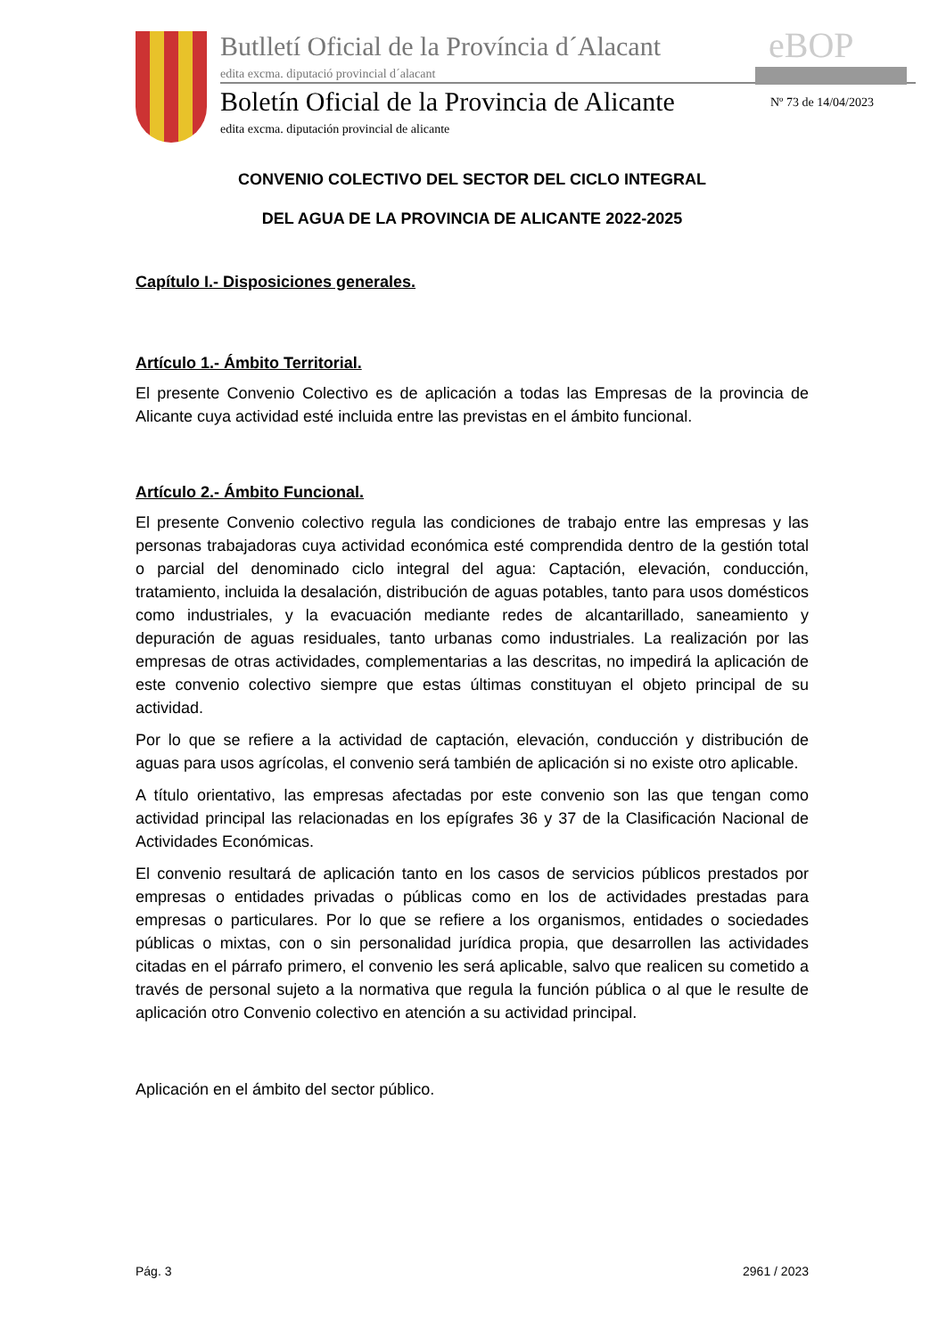Butlletí Oficial de la Província d´Alacant
edita excma. diputació provincial d´alacant
eBOP
Boletín Oficial de la Provincia de Alicante
Nº 73 de 14/04/2023
edita excma. diputación provincial de alicante
CONVENIO COLECTIVO DEL SECTOR DEL CICLO INTEGRAL
DEL AGUA DE LA PROVINCIA DE ALICANTE 2022-2025
Capítulo I.- Disposiciones generales.
Artículo 1.- Ámbito Territorial.
El presente Convenio Colectivo es de aplicación a todas las Empresas de la provincia de Alicante cuya actividad esté incluida entre las previstas en el ámbito funcional.
Artículo 2.- Ámbito Funcional.
El presente Convenio colectivo regula las condiciones de trabajo entre las empresas y las personas trabajadoras cuya actividad económica esté comprendida dentro de la gestión total o parcial del denominado ciclo integral del agua: Captación, elevación, conducción, tratamiento, incluida la desalación, distribución de aguas potables, tanto para usos domésticos como industriales, y la evacuación mediante redes de alcantarillado, saneamiento y depuración de aguas residuales, tanto urbanas como industriales. La realización por las empresas de otras actividades, complementarias a las descritas, no impedirá la aplicación de este convenio colectivo siempre que estas últimas constituyan el objeto principal de su actividad.
Por lo que se refiere a la actividad de captación, elevación, conducción y distribución de aguas para usos agrícolas, el convenio será también de aplicación si no existe otro aplicable.
A título orientativo, las empresas afectadas por este convenio son las que tengan como actividad principal las relacionadas en los epígrafes 36 y 37 de la Clasificación Nacional de Actividades Económicas.
El convenio resultará de aplicación tanto en los casos de servicios públicos prestados por empresas o entidades privadas o públicas como en los de actividades prestadas para empresas o particulares. Por lo que se refiere a los organismos, entidades o sociedades públicas o mixtas, con o sin personalidad jurídica propia, que desarrollen las actividades citadas en el párrafo primero, el convenio les será aplicable, salvo que realicen su cometido a través de personal sujeto a la normativa que regula la función pública o al que le resulte de aplicación otro Convenio colectivo en atención a su actividad principal.
Aplicación en el ámbito del sector público.
Pág. 3 2961 / 2023